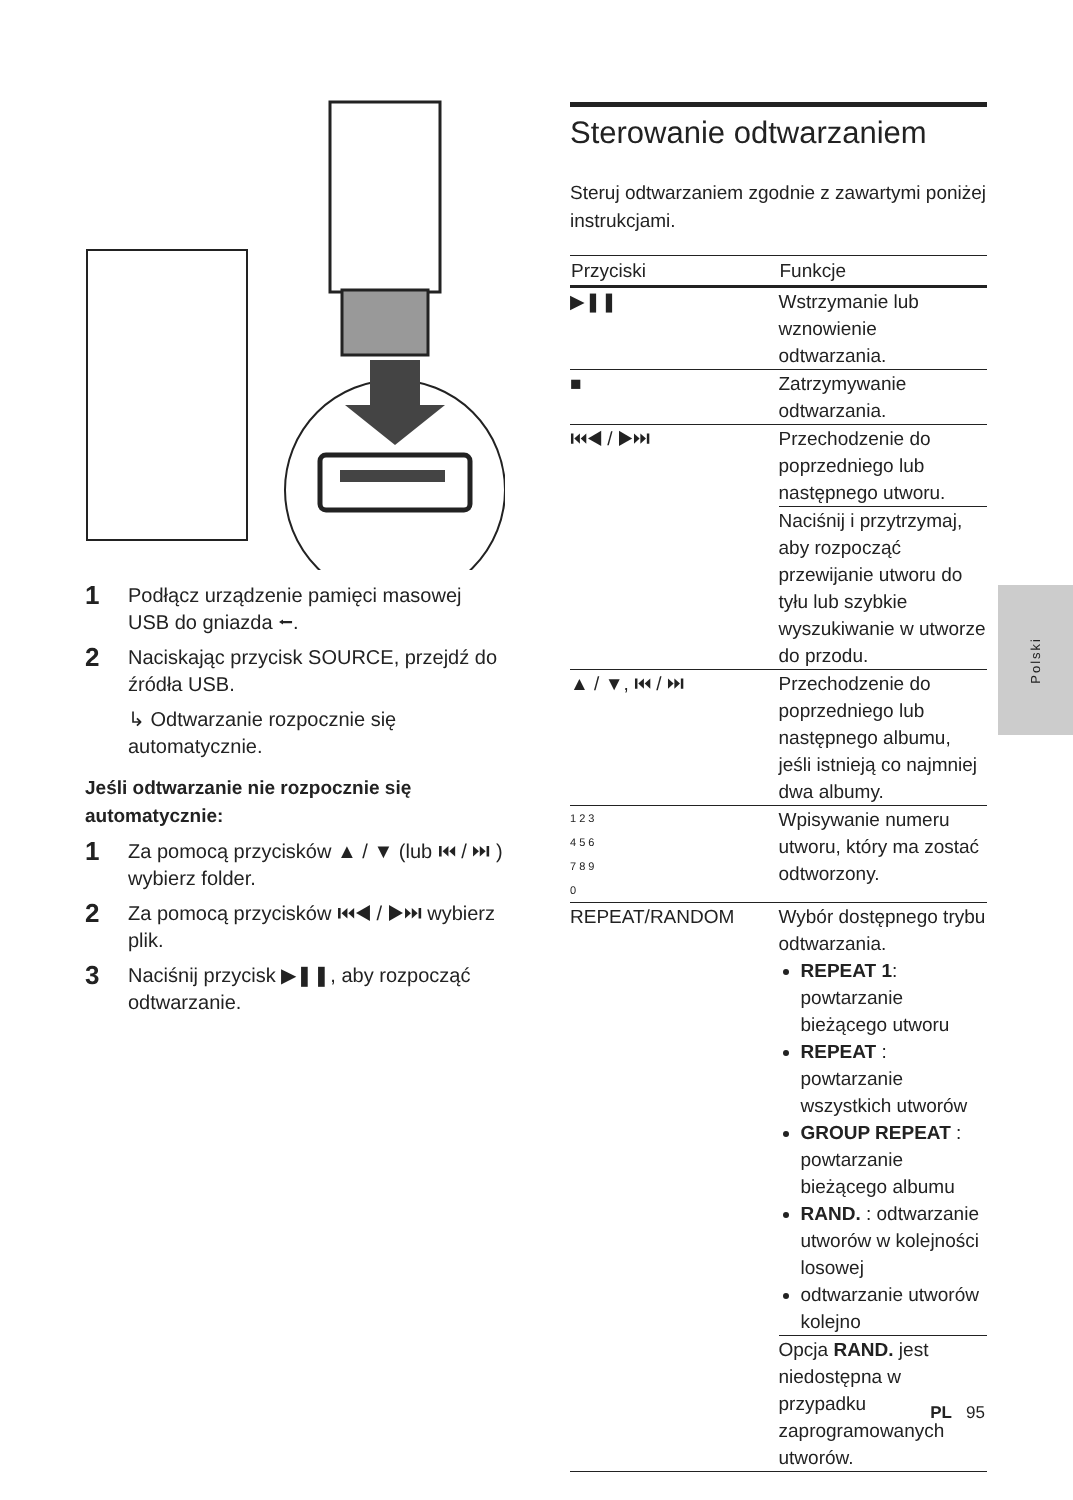1 Podłącz urządzenie pamięci masowej USB do gniazda ⭠.
2 Naciskając przycisk SOURCE, przejdź do źródła USB.
↳ Odtwarzanie rozpocznie się automatycznie.
Jeśli odtwarzanie nie rozpocznie się automatycznie:
1 Za pomocą przycisków ▲ / ▼ (lub ⏮ / ⏭ ) wybierz folder.
2 Za pomocą przycisków ⏮◀ / ▶⏭ wybierz plik.
3 Naciśnij przycisk ▶❚❚, aby rozpocząć odtwarzanie.
Sterowanie odtwarzaniem
Steruj odtwarzaniem zgodnie z zawartymi poniżej instrukcjami.
| Przyciski | Funkcje |
| --- | --- |
| ▶❚❚ | Wstrzymanie lub wznowienie odtwarzania. |
| ■ | Zatrzymywanie odtwarzania. |
| ⏮◀ / ▶⏭ | Przechodzenie do poprzedniego lub następnego utworu. |
| | Naciśnij i przytrzymaj, aby rozpocząć przewijanie utworu do tyłu lub szybkie wyszukiwanie w utworze do przodu. |
| ▲ / ▼, ⏮ / ⏭ | Przechodzenie do poprzedniego lub następnego albumu, jeśli istnieją co najmniej dwa albumy. |
| 1 2 3 4 5 6 7 8 9 0 | Wpisywanie numeru utworu, który ma zostać odtworzony. |
| REPEAT/RANDOM | Wybór dostępnego trybu odtwarzania. REPEAT 1 : powtarzanie bieżącego utworu REPEAT : powtarzanie wszystkich utworów GROUP REPEAT : powtarzanie bieżącego albumu RAND. : odtwarzanie utworów w kolejności losowej odtwarzanie utworów kolejno |
| | Opcja RAND. jest niedostępna w przypadku zaprogramowanych utworów. |
Polski
PL 95